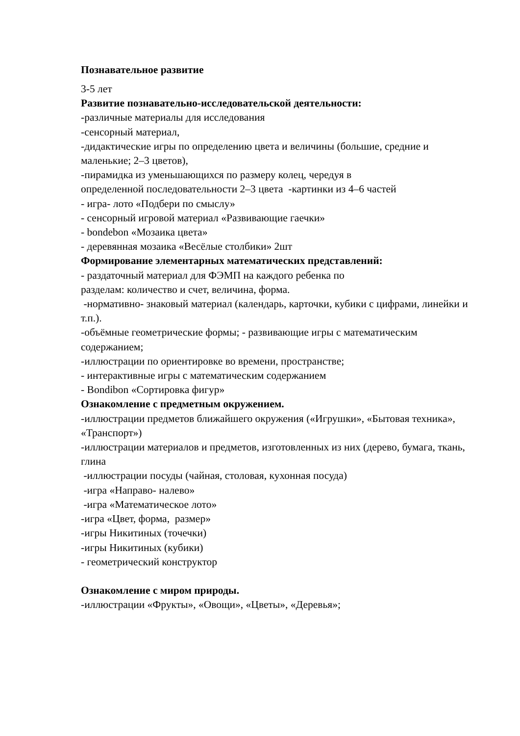Познавательное развитие
3-5 лет
Развитие познавательно-исследовательской деятельности:
-различные материалы для исследования
-сенсорный материал,
-дидактические игры по определению цвета и величины (большие, средние и маленькие; 2–3 цветов),
-пирамидка из уменьшающихся по размеру колец, чередуя в
определенной последовательности 2–3 цвета -картинки из 4–6 частей
- игра- лото «Подбери по смыслу»
- сенсорный игровой материал «Развивающие гаечки»
- bondebon «Мозаика цвета»
- деревянная мозаика «Весёлые столбики» 2шт
Формирование элементарных математических представлений:
- раздаточный материал для ФЭМП на каждого ребенка по
разделам: количество и счет, величина, форма.
-нормативно- знаковый материал (календарь, карточки, кубики с цифрами, линейки и т.п.).
-объёмные геометрические формы; - развивающие игры с математическим содержанием;
-иллюстрации по ориентировке во времени, пространстве;
- интерактивные игры с математическим содержанием
- Bondibon «Сортировка фигур»
Ознакомление с предметным окружением.
-иллюстрации предметов ближайшего окружения («Игрушки», «Бытовая техника», «Транспорт»)
-иллюстрации материалов и предметов, изготовленных из них (дерево, бумага, ткань, глина
-иллюстрации посуды (чайная, столовая, кухонная посуда)
-игра «Направо- налево»
-игра «Математическое лото»
-игра «Цвет, форма, размер»
-игры Никитиных (точечки)
-игры Никитиных (кубики)
- геометрический конструктор
Ознакомление с миром природы.
-иллюстрации «Фрукты», «Овощи», «Цветы», «Деревья»;